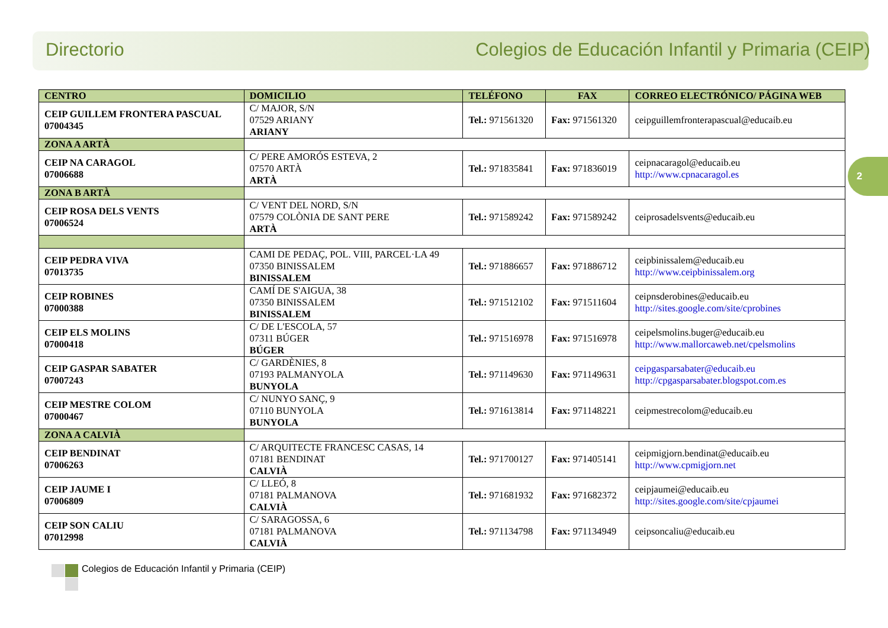Directorio Colegios de Educación Infantil y Primaria (CEIP)
| CENTRO | DOMICILIO | TELÉFONO | FAX | CORREO ELECTRÓNICO/ PÁGINA WEB |
| --- | --- | --- | --- | --- |
| CEIP GUILLEM FRONTERA PASCUAL 07004345 | C/ MAJOR, S/N 07529 ARIANY ARIANY | Tel.: 971561320 | Fax: 971561320 | ceipguillemfronterapascual@educaib.eu |
| ZONA A ARTÀ | | | | |
| CEIP NA CARAGOL 07006688 | C/ PERE AMORÓS ESTEVA, 2 07570 ARTÀ ARTÀ | Tel.: 971835841 | Fax: 971836019 | ceipnacaragol@educaib.eu http://www.cpnacaragol.es |
| ZONA B ARTÀ | | | | |
| CEIP ROSA DELS VENTS 07006524 | C/ VENT DEL NORD, S/N 07579 COLÒNIA DE SANT PERE ARTÀ | Tel.: 971589242 | Fax: 971589242 | ceiprosadelsvents@educaib.eu |
| CEIP PEDRA VIVA 07013735 | CAMI DE PEDAÇ, POL. VIII, PARCEL·LA 49 07350 BINISSALEM BINISSALEM | Tel.: 971886657 | Fax: 971886712 | ceipbinissalem@educaib.eu http://www.ceipbinissalem.org |
| CEIP ROBINES 07000388 | CAMÍ DE S'AIGUA, 38 07350 BINISSALEM BINISSALEM | Tel.: 971512102 | Fax: 971511604 | ceipnsderobines@educaib.eu http://sites.google.com/site/cprobines |
| CEIP ELS MOLINS 07000418 | C/ DE L'ESCOLA, 57 07311 BÚGER BÚGER | Tel.: 971516978 | Fax: 971516978 | ceipelsmolins.buger@educaib.eu http://www.mallorcaweb.net/cpelsmolins |
| CEIP GASPAR SABATER 07007243 | C/ GARDÈNIES, 8 07193 PALMANYOLA BUNYOLA | Tel.: 971149630 | Fax: 971149631 | ceipgasparsabater@educaib.eu http://cpgasparsabater.blogspot.com.es |
| CEIP MESTRE COLOM 07000467 | C/ NUNYO SANÇ, 9 07110 BUNYOLA BUNYOLA | Tel.: 971613814 | Fax: 971148221 | ceipmestrecolom@educaib.eu |
| ZONA A CALVIÀ | | | | |
| CEIP BENDINAT 07006263 | C/ ARQUITECTE FRANCESC CASAS, 14 07181 BENDINAT CALVIÀ | Tel.: 971700127 | Fax: 971405141 | ceipmigjorn.bendinat@educaib.eu http://www.cpmigjorn.net |
| CEIP JAUME I 07006809 | C/ LLEÓ, 8 07181 PALMANOVA CALVIÀ | Tel.: 971681932 | Fax: 971682372 | ceipjaumei@educaib.eu http://sites.google.com/site/cpjaumei |
| CEIP SON CALIU 07012998 | C/ SARAGOSSA, 6 07181 PALMANOVA CALVIÀ | Tel.: 971134798 | Fax: 971134949 | ceipsoncaliu@educaib.eu |
2
Colegios de Educación Infantil y Primaria (CEIP)